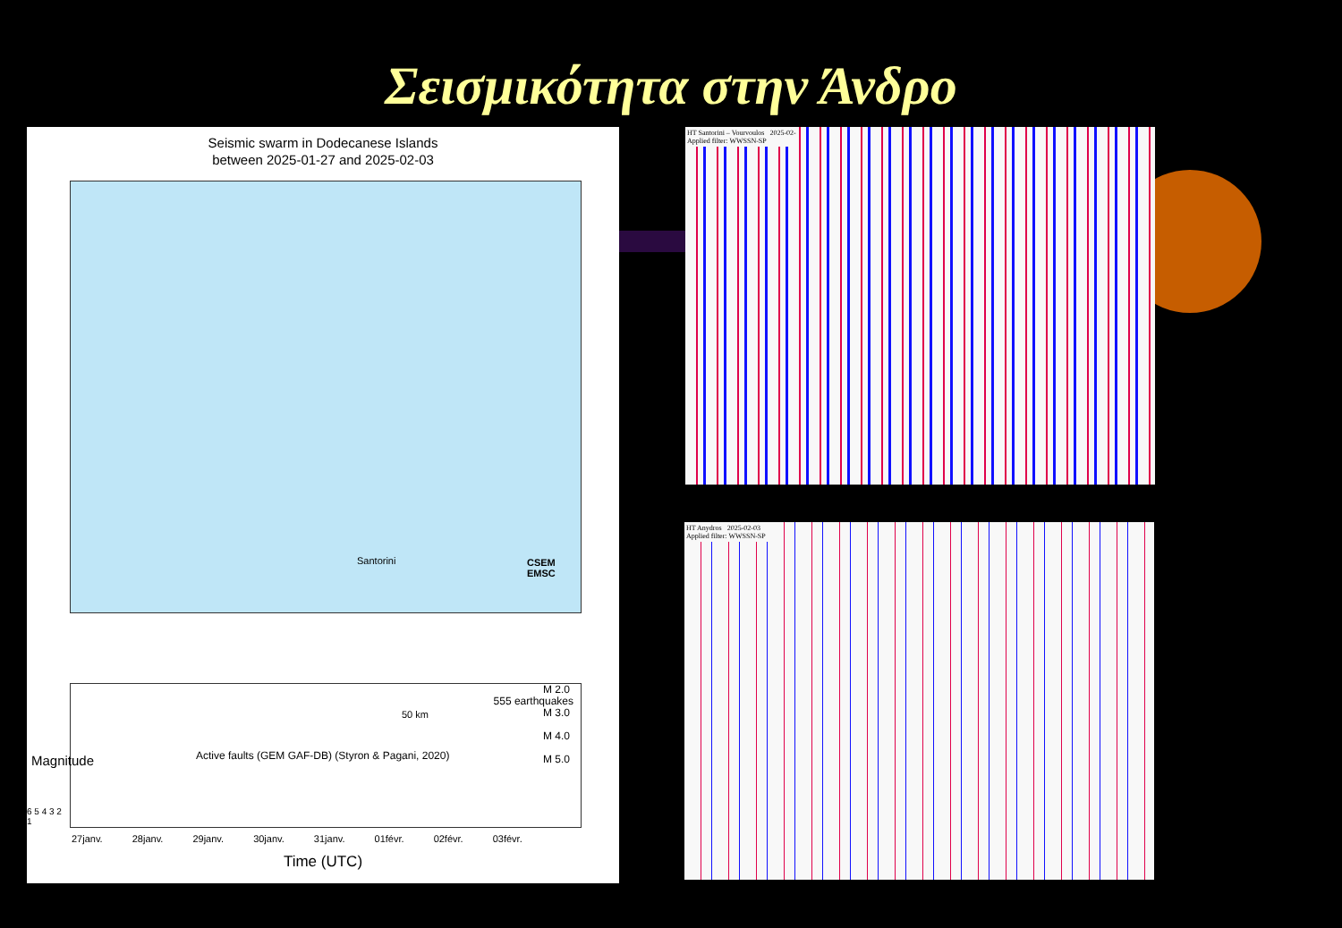Σεισμικότητα στην Άνδρο
Seismic swarm in Dodecanese Islands
between 2025-01-27 and 2025-02-03
Santorini CSEM
EMSC
50 km
Active faults (GEM GAF-DB) (Styron & Pagani, 2020)
M 2.0
M 3.0
M 4.0
M 5.0
555 earthquakes
6 5 4 3 2 1
27janv. 28janv. 29janv. 30janv. 31janv. 01févr. 02févr. 03févr.
Time (UTC)
Magnitude
HT Santorini – Vourvoulos 2025-02-
Applied filter: WWSSN-SP
HT Anydros 2025-02-03
Applied filter: WWSSN-SP